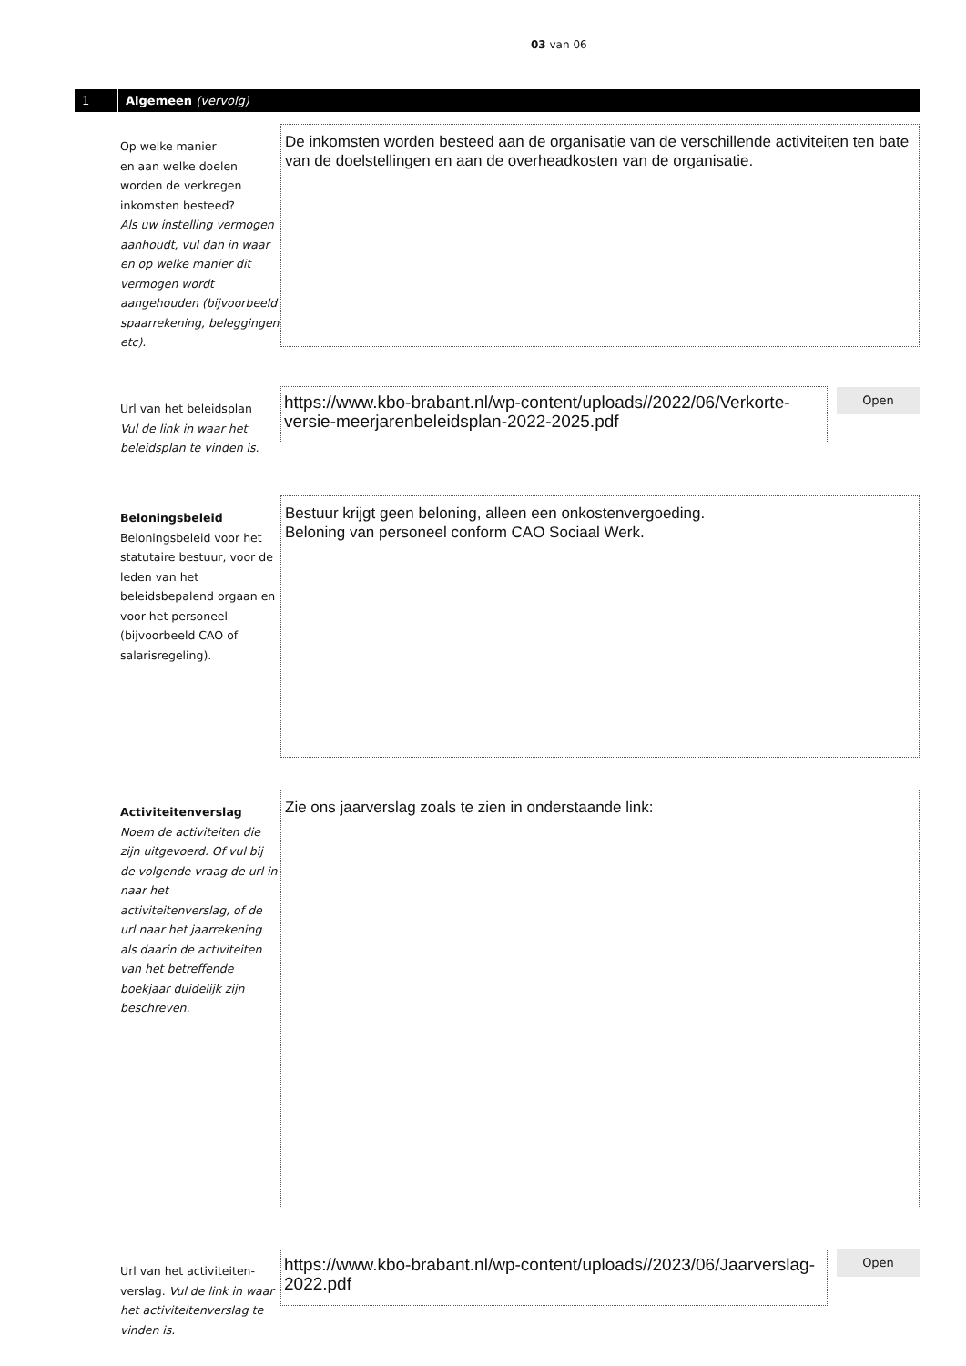03 van 06
1
Algemeen (vervolg)
Op welke manier
en aan welke doelen
worden de verkregen
inkomsten besteed?
Als uw instelling vermogen aanhoudt, vul dan in waar en op welke manier dit vermogen wordt aangehouden (bijvoorbeeld spaarrekening, beleggingen etc).
De inkomsten worden besteed aan de organisatie van de verschillende activiteiten ten bate van de doelstellingen en aan de overheadkosten van de organisatie.
Url van het beleidsplan
Vul de link in waar het beleidsplan te vinden is.
https://www.kbo-brabant.nl/wp-content/uploads//2022/06/Verkorte-versie-meerjarenbeleidsplan-2022-2025.pdf
Open
Beloningsbeleid
Beloningsbeleid voor het statutaire bestuur, voor de leden van het beleidsbepalend orgaan en voor het personeel (bijvoorbeeld CAO of salarisregeling).
Bestuur krijgt geen beloning, alleen een onkostenvergoeding.
Beloning van personeel conform CAO Sociaal Werk.
Activiteitenverslag
Noem de activiteiten die zijn uitgevoerd. Of vul bij de volgende vraag de url in naar het activiteitenverslag, of de url naar het jaarrekening als daarin de activiteiten van het betreffende boekjaar duidelijk zijn beschreven.
Zie ons jaarverslag zoals te zien in onderstaande link:
Url van het activiteiten-verslag. Vul de link in waar het activiteitenverslag te vinden is.
https://www.kbo-brabant.nl/wp-content/uploads//2023/06/Jaarverslag-2022.pdf
Open